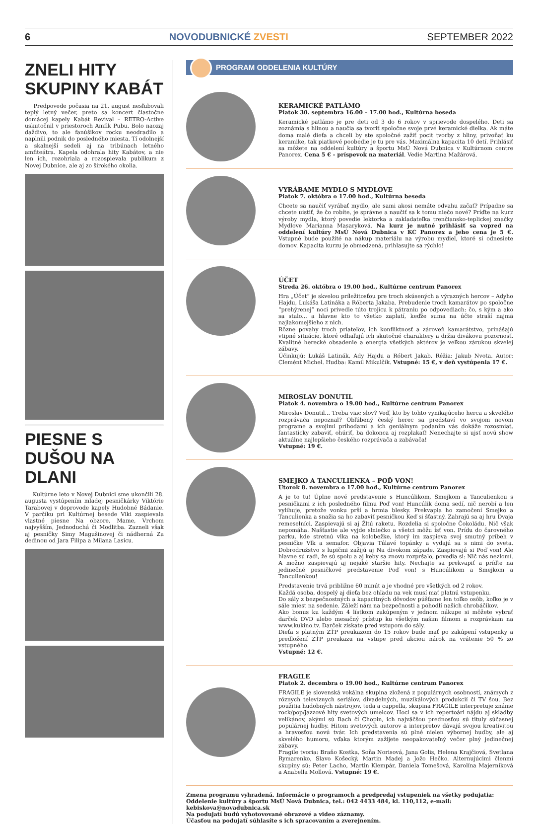6 NOVODUBNICKÉ ZVESTI SEPTEMBER 2022
ZNELI HITY SKUPINY KABÁT
Predpovede počasia na 21. august nesľubovali teplý letný večer, preto sa koncert čiastočne domácej kapely Kabát Revival – RETRO-Active uskutočnil v priestoroch Amfik Pubu. Bolo naozaj daždivo, to ale fanúšikov rocku neodradilo a naplnili podnik do posledného miesta. Tí odolnejší a skalnejší sedeli aj na tribúnach letného amfiteátra. Kapela odohrala hity Kabátov, a nie len ich, rozohriala a rozospievala publikum z Novej Dubnice, ale aj zo širokého okolia.
PIESNE S DUŠOU NA DLANI
Kultúrne leto v Novej Dubnici sme ukončili 28. augusta vystúpením mladej pesničkárky Viktórie Tarabovej v doprovode kapely Hudobné Bádanie. V parčíku pri Kultúrnej besede Viki zaspievala vlastné piesne Na obzore, Mame, Vrchom najvyšším, Jednoduchá či Modlitba. Zazneli však aj pesničky Simy Magušinovej či nádherná Za dedinou od Jara Filipa a Milana Lasicu.
PROGRAM ODDELENIA KULTÚRY
KERAMICKÉ PATLÁMO
Piatok 30. septembra 16.00 – 17.00 hod., Kultúrna beseda
Keramické patlámo je pre deti od 3 do 6 rokov v sprievode dospelého. Deti sa zoznámia s hlinou a naučia sa tvoriť spoločne svoje prvé keramické dielka. Ak máte doma malé dieťa a chceli by ste spoločné zažiť pocit tvorby z hliny, privoňať ku keramike, tak piatkové poobedie je tu pre vás. Maximálna kapacita 10 detí. Prihlásiť sa môžete na oddelení kultúry a športu MsÚ Nová Dubnica v Kultúrnom centre Panorex. Cena 5 € - príspevok na materiál. Vedie Martina Mažárová.
VYRÁBAME MYDLO S MYDLOVE
Piatok 7. októbra o 17.00 hod., Kultúrna beseda
Chcete sa naučiť vyrábať mydlo, ale sami akosi nemáte odvahu začať? Prípadne sa chcete uistiť, že čo robíte, je správne a naučiť sa k tomu niečo nové? Príďte na kurz výroby mydla, ktorý povedie lektorka a zakladateľka trenčiansko-teplickej značky Mydlove Marianna Masaryková. Na kurz je nutné prihlásiť sa vopred na oddelení kultúry MsÚ Nová Dubnica v KC Panorex a jeho cena je 5 €. Vstupné bude použité na nákup materiálu na výrobu mydiel, ktoré si odnesiete domov. Kapacita kurzu je obmedzená, prihlasujte sa rýchlo!
ÚČET
Streda 26. októbra o 19.00 hod., Kultúrne centrum Panorex
Hra „Účet“ je skvelou príležitosťou pre troch skúsených a výrazných hercov – Adyho Hajdu, Lukáša Latináka a Róberta Jakaba. Prebudenie troch kamarátov po spoločne “prehýrenej” noci privedie túto trojicu k pátraniu po odpovediach: čo, s kým a ako sa stalo... a hlavne kto to všetko zaplatí, keďže suma na účte straší najmä najlakomejšieho z nich.
Rôzne povahy troch priateľov, ich konfliktnosť a zároveň kamarátstvo, prinášajú vtipné situácie, ktoré odhaľujú ich skutočné charaktery a držia divákovu pozornosť. Kvalitné herecké obsadenie a energia všetkých aktérov je veľkou zárukou skvelej zábavy.
Účinkujú: Lukáš Latinák, Ady Hajdu a Róbert Jakab. Réžia: Jakub Nvota. Autor: Clemént Michel. Hudba: Kamil Mikulčík. Vstupné: 15 €, v deň vystúpenia 17 €.
MIROSLAV DONUTIL
Piatok 4. novembra o 19.00 hod., Kultúrne centrum Panorex
Miroslav Donutil... Treba viac slov? Veď, kto by tohto vynikajúceho herca a skvelého rozprávača nepoznal? Obľúbený český herec sa predstaví vo svojom novom programe a svojimi príhodami a ich geniálnym podaním vás dokáže rozosmiať, fantasticky zabaviť, ohúriť, ba dokonca aj rozplakať! Nenechajte si ujsť novú show aktuálne najlepšieho českého rozprávača a zabávača!
Vstupné: 19 €.
SMEJKO A TANCULIENKA – POĎ VON!
Utorok 8. novembra o 17.00 hod., Kultúrne centrum Panorex
A je to tu! Úplne nové predstavenie s Huncúlikom, Smejkom a Tanculienkou s pesničkami z ich posledného filmu Poď von! Huncúlik doma sedí, nič nerobí a len vylihuje, pretože vonku prší a hrmia blesky. Prekvapia ho zamočení Smejko a Tanculienka a snažia sa ho zabaviť pesničkou Keď si šťastný. Zahrajú sa aj hru Dvaja remeselníci. Zaspievajú si aj Žltú raketu. Rozdelia si spoločne Čokoládu. Nič však nepomáha. Našťastie ale vyjde slniečko a všetci môžu ísť von. Prídu do čarovného parku, kde stretnú vlka na kolobežke, ktorý im zaspieva svoj smutný príbeh v pesničke Vlk a semafor. Objavia Túlavé topánky a vydajú sa s nimi do sveta. Dobrodružstvo s lupičmi zažijú aj Na divokom západe. Zaspievajú si Poď von! Ale hlavne sú radi, že sú spolu a aj keby sa znovu rozpršalo, povedia si: Nič nás nezlomí. A možno zaspievajú aj nejaké staršie hity. Nechajte sa prekvapiť a príďte na jedinečné pesničkové predstavenie Poď von! s Huncúlikom a Smejkom a Tanculienkou!
Predstavenie trvá približne 60 minút a je vhodné pre všetkých od 2 rokov.
Každá osoba, dospelý aj dieťa bez ohľadu na vek musí mať platnú vstupenku.
Do sály z bezpečnostných a kapacitných dôvodov púšťame len toľko osôb, koľko je v sále miest na sedenie. Záleží nám na bezpečnosti a pohodlí našich chrobáčikov.
Ako bonus ku každým 4 lístkom zakúpeným v jednom nákupe si môžete vybrať darček DVD alebo mesačný prístup ku všetkým našim filmom a rozprávkam na www.kukino.tv. Darček získate pred vstupom do sály.
Dieťa s platným ZŤP preukazom do 15 rokov bude mať po zakúpení vstupenky a predložení ZŤP preukazu na vstupe pred akciou nárok na vrátenie 50 % zo vstupného.
Vstupné: 12 €.
FRAGILE
Piatok 2. decembra o 19.00 hod., Kultúrne centrum Panorex
FRAGILE je slovenská vokálna skupina zložená z populárnych osobností, známych z rôznych televíznych seriálov, divadelných, muzikálových produkcií či TV šou. Bez použitia hudobných nástrojov, teda a cappella, skupina FRAGILE interpretuje známe rock/pop/jazzové hity svetových umelcov. Hoci sa v ich repertoári nájdu aj skladby velikánov, akými sú Bach či Chopin, ich najväčšou prednosťou sú tituly súčasnej populárnej hudby. Hitom svetových autorov a interpretov dávajú svojou kreativitou a hravosťou novú tvár. Ich predstavenia sú plné nielen výbornej hudby, ale aj skvelého humoru, vďaka ktorým zažijete neopakovateľný večer plný jedinečnej zábavy.
Fragile tvoria: Braňo Kostka, Soňa Norisová, Jana Golis, Helena Krajčiová, Svetlana Rymarenko, Slavo Košecký, Martin Madej a Jožo Hečko. Alternujúcimi členmi skupiny sú: Peter Lacho, Martin Klempár, Daniela Tomešová, Karolína Majerníková a Anabella Mollová. Vstupné: 19 €.
Zmena programu vyhradená. Informácie o programoch a predpredaj vstupeniek na všetky podujatia: Oddelenie kultúry a športu MsÚ Nová Dubnica, tel.: 042 4433 484, kl. 110,112, e-mail: kebiskova@novadubnica.sk
Na podujatí budú vyhotovované obrazové a video záznamy.
Účasťou na podujatí súhlasíte s ich spracovaním a zverejnením.